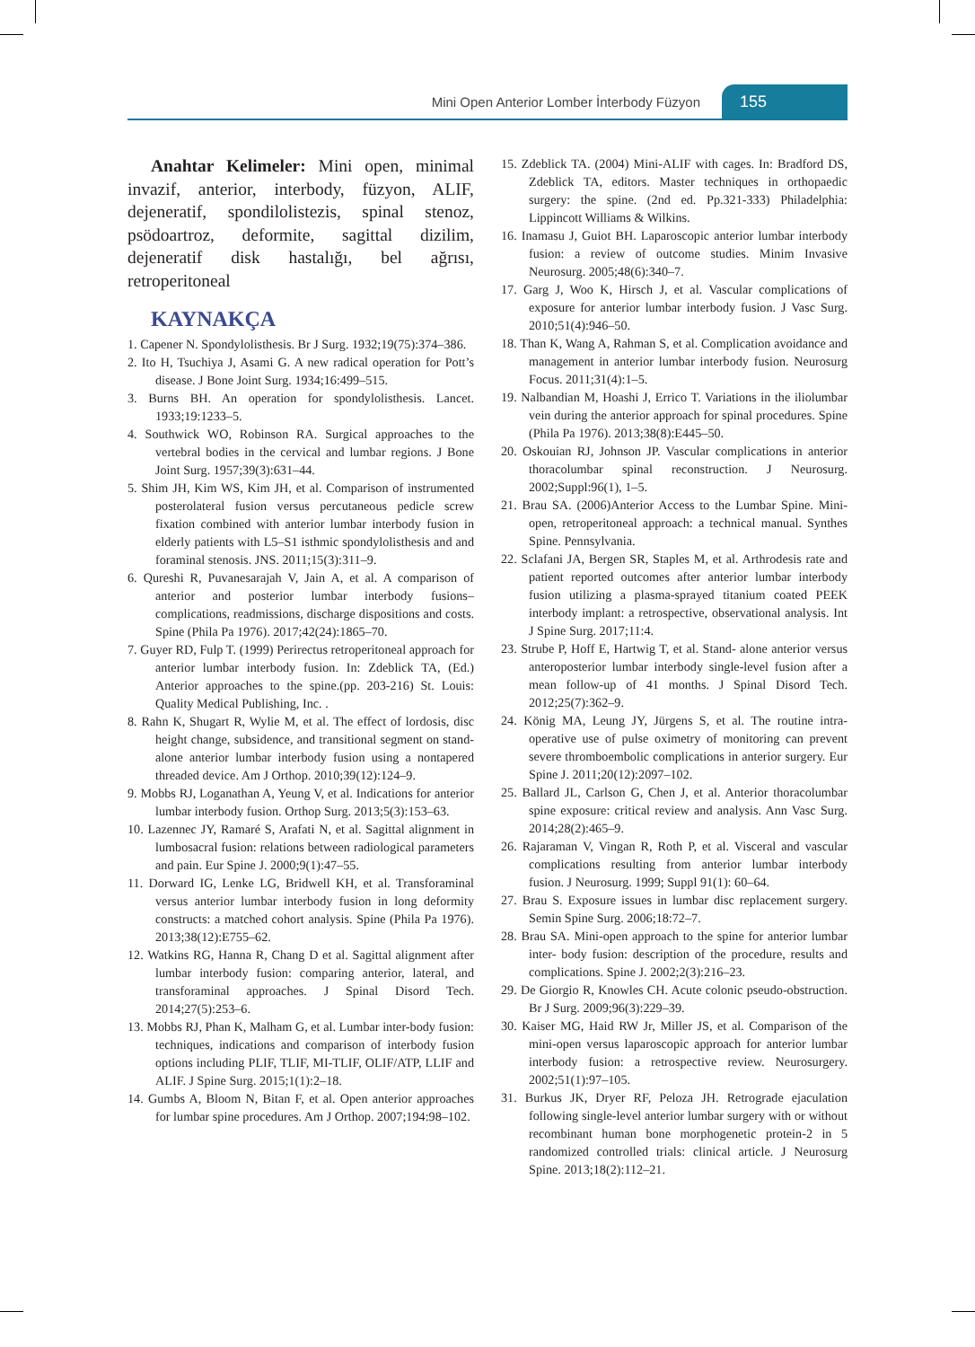Mini Open Anterior Lomber İnterbody Füzyon 155
Anahtar Kelimeler: Mini open, minimal invazif, anterior, interbody, füzyon, ALIF, dejeneratif, spondilolistezis, spinal stenoz, psödoartroz, deformite, sagittal dizilim, dejeneratif disk hastalığı, bel ağrısı, retroperitoneal
KAYNAKÇA
1. Capener N. Spondylolisthesis. Br J Surg. 1932;19(75):374–386.
2. Ito H, Tsuchiya J, Asami G. A new radical operation for Pott’s disease. J Bone Joint Surg. 1934;16:499–515.
3. Burns BH. An operation for spondylolisthesis. Lancet. 1933;19:1233–5.
4. Southwick WO, Robinson RA. Surgical approaches to the vertebral bodies in the cervical and lumbar regions. J Bone Joint Surg. 1957;39(3):631–44.
5. Shim JH, Kim WS, Kim JH, et al. Comparison of instrumented posterolateral fusion versus percutaneous pedicle screw fixation combined with anterior lumbar interbody fusion in elderly patients with L5–S1 isthmic spondylolisthesis and and foraminal stenosis. JNS. 2011;15(3):311–9.
6. Qureshi R, Puvanesarajah V, Jain A, et al. A comparison of anterior and posterior lumbar interbody fusions–complications, readmissions, discharge dispositions and costs. Spine (Phila Pa 1976). 2017;42(24):1865–70.
7. Guyer RD, Fulp T. (1999) Perirectus retroperitoneal approach for anterior lumbar interbody fusion. In: Zdeblick TA, (Ed.) Anterior approaches to the spine.(pp. 203-216) St. Louis: Quality Medical Publishing, Inc. .
8. Rahn K, Shugart R, Wylie M, et al. The effect of lordosis, disc height change, subsidence, and transitional segment on stand-alone anterior lumbar interbody fusion using a nontapered threaded device. Am J Orthop. 2010;39(12):124–9.
9. Mobbs RJ, Loganathan A, Yeung V, et al. Indications for anterior lumbar interbody fusion. Orthop Surg. 2013;5(3):153–63.
10. Lazennec JY, Ramaré S, Arafati N, et al. Sagittal alignment in lumbosacral fusion: relations between radiological parameters and pain. Eur Spine J. 2000;9(1):47–55.
11. Dorward IG, Lenke LG, Bridwell KH, et al. Transforaminal versus anterior lumbar interbody fusion in long deformity constructs: a matched cohort analysis. Spine (Phila Pa 1976). 2013;38(12):E755–62.
12. Watkins RG, Hanna R, Chang D et al. Sagittal alignment after lumbar interbody fusion: comparing anterior, lateral, and transforaminal approaches. J Spinal Disord Tech. 2014;27(5):253–6.
13. Mobbs RJ, Phan K, Malham G, et al. Lumbar inter-body fusion: techniques, indications and comparison of interbody fusion options including PLIF, TLIF, MI-TLIF, OLIF/ATP, LLIF and ALIF. J Spine Surg. 2015;1(1):2–18.
14. Gumbs A, Bloom N, Bitan F, et al. Open anterior approaches for lumbar spine procedures. Am J Orthop. 2007;194:98–102.
15. Zdeblick TA. (2004) Mini-ALIF with cages. In: Bradford DS, Zdeblick TA, editors. Master techniques in orthopaedic surgery: the spine. (2nd ed. Pp.321-333) Philadelphia: Lippincott Williams & Wilkins.
16. Inamasu J, Guiot BH. Laparoscopic anterior lumbar interbody fusion: a review of outcome studies. Minim Invasive Neurosurg. 2005;48(6):340–7.
17. Garg J, Woo K, Hirsch J, et al. Vascular complications of exposure for anterior lumbar interbody fusion. J Vasc Surg. 2010;51(4):946–50.
18. Than K, Wang A, Rahman S, et al. Complication avoidance and management in anterior lumbar interbody fusion. Neurosurg Focus. 2011;31(4):1–5.
19. Nalbandian M, Hoashi J, Errico T. Variations in the iliolumbar vein during the anterior approach for spinal procedures. Spine (Phila Pa 1976). 2013;38(8):E445–50.
20. Oskouian RJ, Johnson JP. Vascular complications in anterior thoracolumbar spinal reconstruction. J Neurosurg. 2002;Suppl:96(1), 1–5.
21. Brau SA. (2006)Anterior Access to the Lumbar Spine. Mini-open, retroperitoneal approach: a technical manual. Synthes Spine. Pennsylvania.
22. Sclafani JA, Bergen SR, Staples M, et al. Arthrodesis rate and patient reported outcomes after anterior lumbar interbody fusion utilizing a plasma-sprayed titanium coated PEEK interbody implant: a retrospective, observational analysis. Int J Spine Surg. 2017;11:4.
23. Strube P, Hoff E, Hartwig T, et al. Stand- alone anterior versus anteroposterior lumbar interbody single-level fusion after a mean follow-up of 41 months. J Spinal Disord Tech. 2012;25(7):362–9.
24. König MA, Leung JY, Jürgens S, et al. The routine intra-operative use of pulse oximetry of monitoring can prevent severe thromboembolic complications in anterior surgery. Eur Spine J. 2011;20(12):2097–102.
25. Ballard JL, Carlson G, Chen J, et al. Anterior thoracolumbar spine exposure: critical review and analysis. Ann Vasc Surg. 2014;28(2):465–9.
26. Rajaraman V, Vingan R, Roth P, et al. Visceral and vascular complications resulting from anterior lumbar interbody fusion. J Neurosurg. 1999; Suppl 91(1): 60–64.
27. Brau S. Exposure issues in lumbar disc replacement surgery. Semin Spine Surg. 2006;18:72–7.
28. Brau SA. Mini-open approach to the spine for anterior lumbar inter- body fusion: description of the procedure, results and complications. Spine J. 2002;2(3):216–23.
29. De Giorgio R, Knowles CH. Acute colonic pseudo-obstruction. Br J Surg. 2009;96(3):229–39.
30. Kaiser MG, Haid RW Jr, Miller JS, et al. Comparison of the mini-open versus laparoscopic approach for anterior lumbar interbody fusion: a retrospective review. Neurosurgery. 2002;51(1):97–105.
31. Burkus JK, Dryer RF, Peloza JH. Retrograde ejaculation following single-level anterior lumbar surgery with or without recombinant human bone morphogenetic protein-2 in 5 randomized controlled trials: clinical article. J Neurosurg Spine. 2013;18(2):112–21.